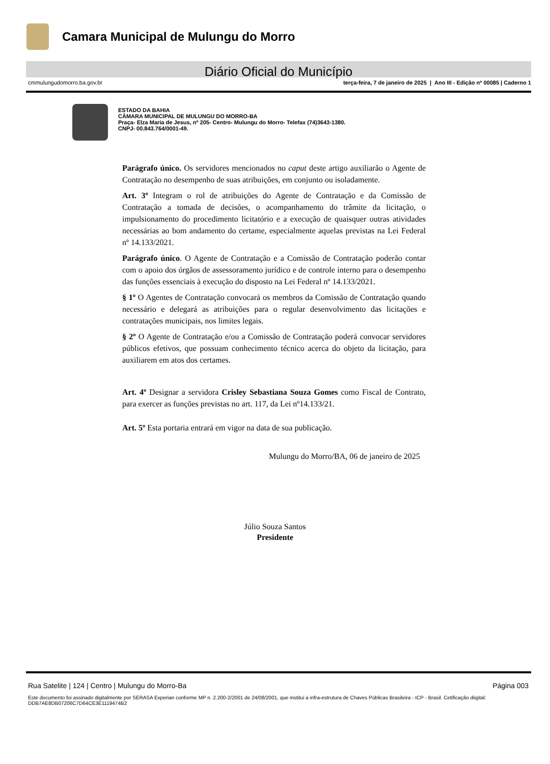Camara Municipal de Mulungu do Morro
Diário Oficial do Município
cmmulungudomorro.ba.gov.br terça-feira, 7 de janeiro de 2025 | Ano III - Edição nº 00085 | Caderno 1
ESTADO DA BAHIA
CÂMARA MUNICIPAL DE MULUNGU DO MORRO-BA
Praça- Elza Maria de Jesus, nº 205- Centro- Mulungu do Morro- Telefax (74)3643-1380.
CNPJ- 00.843.764/0001-49.
Parágrafo único. Os servidores mencionados no caput deste artigo auxiliarão o Agente de Contratação no desempenho de suas atribuições, em conjunto ou isoladamente.
Art. 3º Integram o rol de atribuições do Agente de Contratação e da Comissão de Contratação a tomada de decisões, o acompanhamento do trâmite da licitação, o impulsionamento do procedimento licitatório e a execução de quaisquer outras atividades necessárias ao bom andamento do certame, especialmente aquelas previstas na Lei Federal nº 14.133/2021.
Parágrafo único. O Agente de Contratação e a Comissão de Contratação poderão contar com o apoio dos órgãos de assessoramento jurídico e de controle interno para o desempenho das funções essenciais à execução do disposto na Lei Federal nº 14.133/2021.
§ 1º O Agentes de Contratação convocará os membros da Comissão de Contratação quando necessário e delegará as atribuições para o regular desenvolvimento das licitações e contratações municipais, nos limites legais.
§ 2º O Agente de Contratação e/ou a Comissão de Contratação poderá convocar servidores públicos efetivos, que possuam conhecimento técnico acerca do objeto da licitação, para auxiliarem em atos dos certames.
Art. 4º Designar a servidora Crisley Sebastiana Souza Gomes como Fiscal de Contrato, para exercer as funções previstas no art. 117, da Lei nº14.133/21.
Art. 5º Esta portaria entrará em vigor na data de sua publicação.
Mulungu do Morro/BA, 06 de janeiro de 2025
Júlio Souza Santos
Presidente
Rua Satelite | 124 | Centro | Mulungu do Morro-Ba Página 003
Este documento foi assinado digitalmente por SERASA Experian conforme MP n. 2.200-2/2001 de 24/08/2001, que institui a infra-estrutura de Chaves Públicas Brasileira - ICP - Brasil. Cetificação diigital: DDB7AE8DB07206C7D64CE3E1119474B2